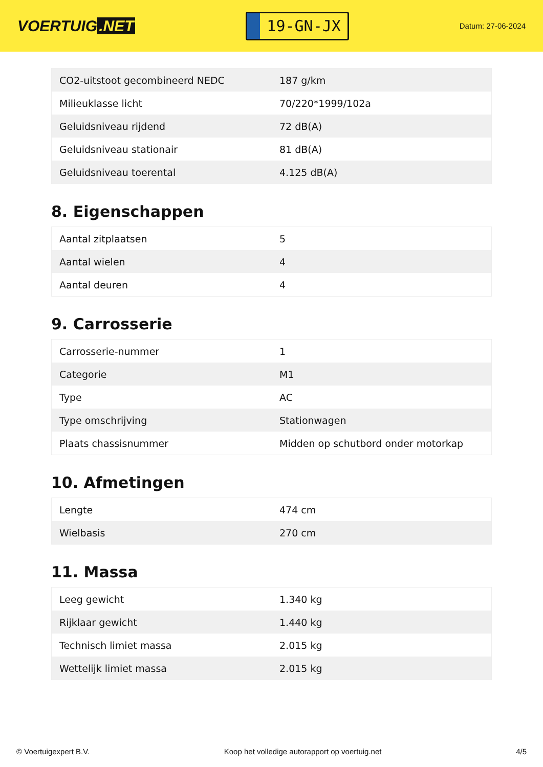VOERTUIG.NET
19-GN-JX
Datum: 27-06-2024
| CO2-uitstoot gecombineerd NEDC | 187 g/km |
| Milieuklasse licht | 70/220*1999/102a |
| Geluidsniveau rijdend | 72 dB(A) |
| Geluidsniveau stationair | 81 dB(A) |
| Geluidsniveau toerental | 4.125 dB(A) |
8. Eigenschappen
| Aantal zitplaatsen | 5 |
| Aantal wielen | 4 |
| Aantal deuren | 4 |
9. Carrosserie
| Carrosserie-nummer | 1 |
| Categorie | M1 |
| Type | AC |
| Type omschrijving | Stationwagen |
| Plaats chassisnummer | Midden op schutbord onder motorkap |
10. Afmetingen
| Lengte | 474 cm |
| Wielbasis | 270 cm |
11. Massa
| Leeg gewicht | 1.340 kg |
| Rijklaar gewicht | 1.440 kg |
| Technisch limiet massa | 2.015 kg |
| Wettelijk limiet massa | 2.015 kg |
© Voertuigexpert B.V. Koop het volledige autorapport op voertuig.net 4/5